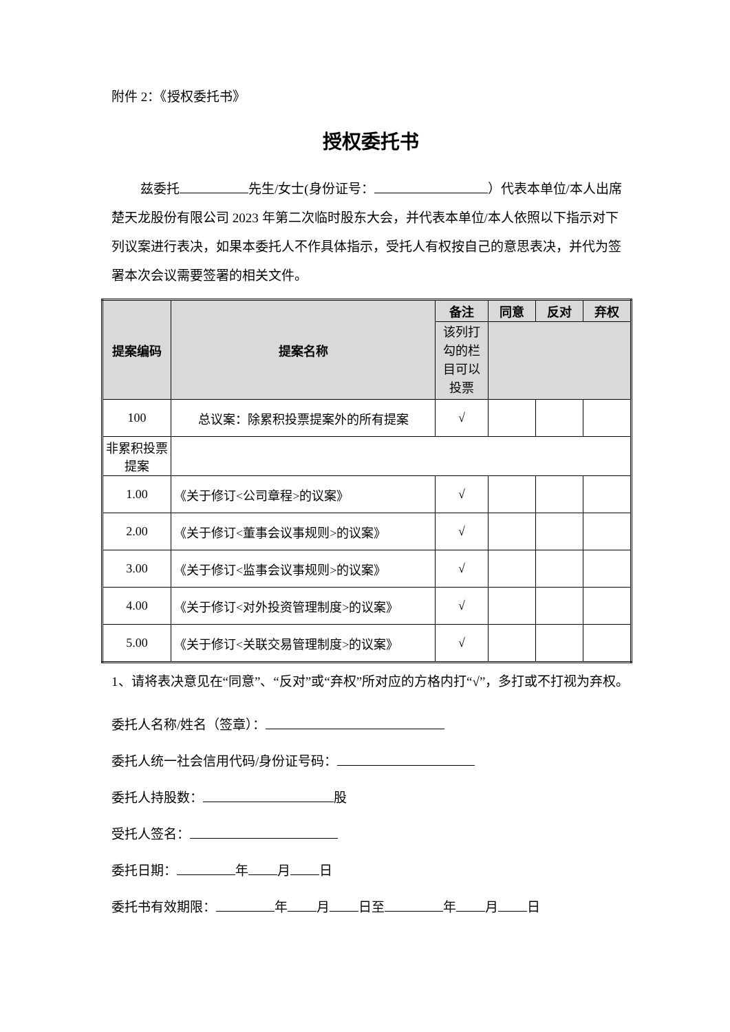附件 2：《授权委托书》
授权委托书
兹委托 先生/女士(身份证号： ）代表本单位/本人出席楚天龙股份有限公司 2023 年第二次临时股东大会，并代表本单位/本人依照以下指示对下列议案进行表决，如果本委托人不作具体指示，受托人有权按自己的意思表决，并代为签署本次会议需要签署的相关文件。
| 提案编码 | 提案名称 | 备注 | 同意 | 反对 | 弃权 |
| --- | --- | --- | --- | --- | --- |
| | | 该列打勾的栏目可以投票 | | | |
| 100 | 总议案：除累积投票提案外的所有提案 | √ | | | |
| 非累积投票提案 | | | | | |
| 1.00 | 《关于修订<公司章程>的议案》 | √ | | | |
| 2.00 | 《关于修订<董事会议事规则>的议案》 | √ | | | |
| 3.00 | 《关于修订<监事会议事规则>的议案》 | √ | | | |
| 4.00 | 《关于修订<对外投资管理制度>的议案》 | √ | | | |
| 5.00 | 《关于修订<关联交易管理制度>的议案》 | √ | | | |
1、请将表决意见在“同意”、“反对”或“弃权”所对应的方格内打“√”，多打或不打视为弃权。
委托人名称/姓名（签章）：
委托人统一社会信用代码/身份证号码：
委托人持股数： 股
受托人签名：
委托日期： 年 月 日
委托书有效期限： 年 月 日至 年 月 日